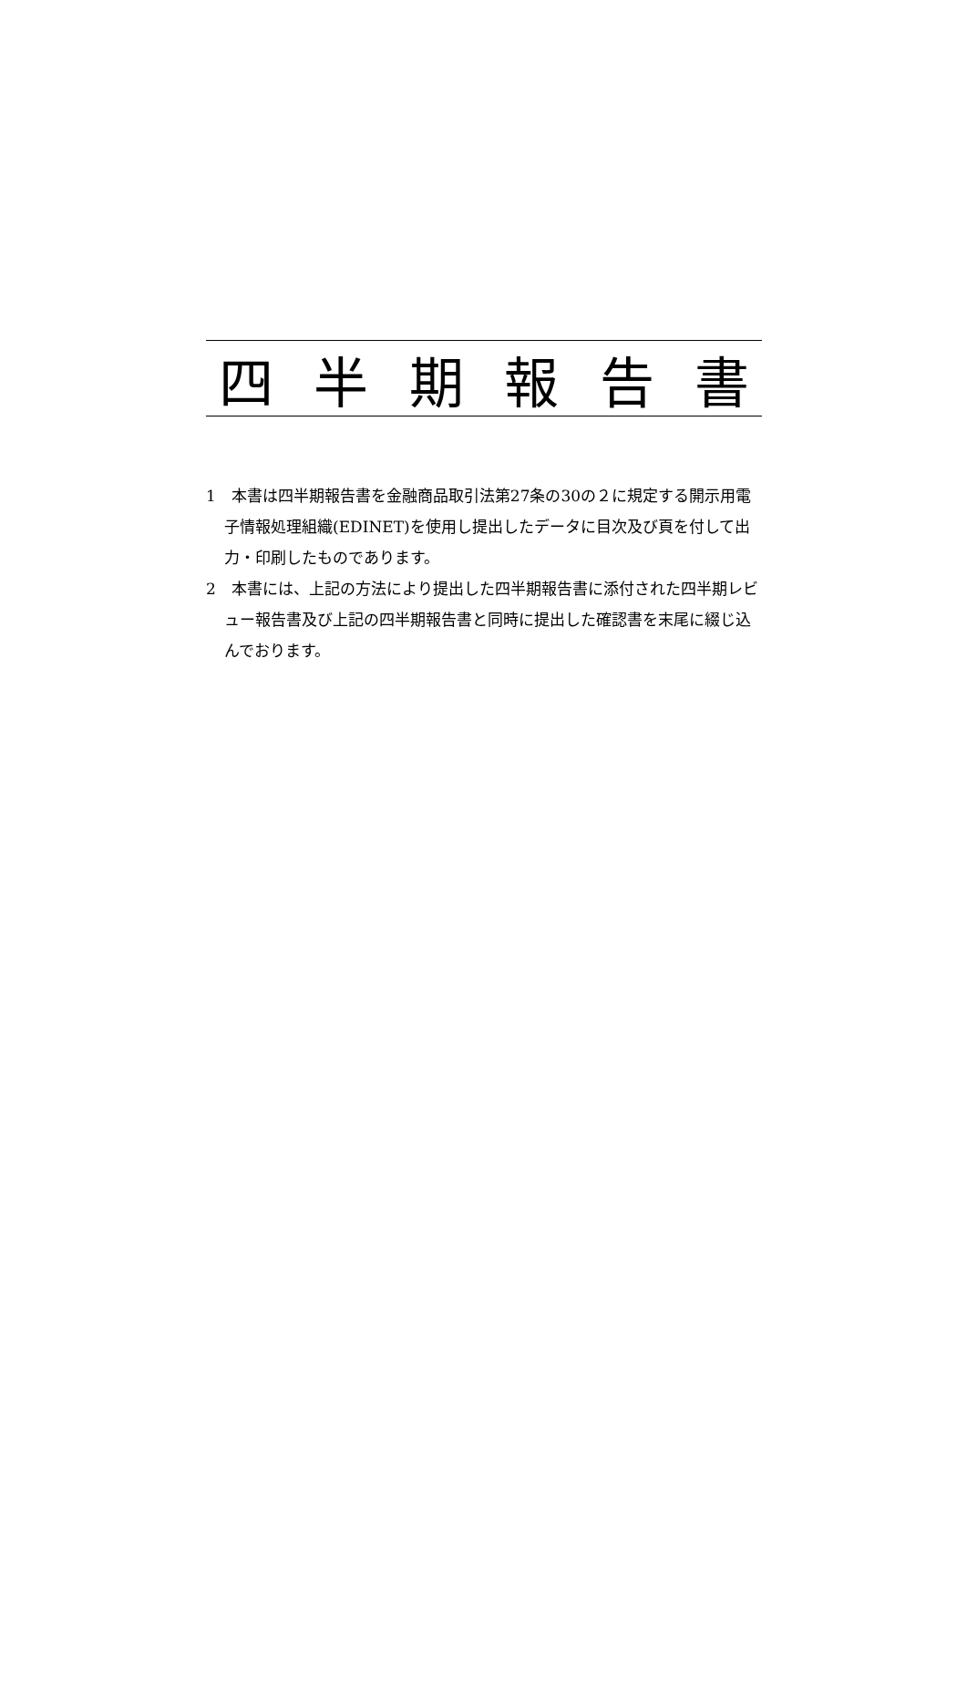四 半 期 報 告 書
1　本書は四半期報告書を金融商品取引法第27条の30の２に規定する開示用電子情報処理組織(EDINET)を使用し提出したデータに目次及び頁を付して出力・印刷したものであります。
2　本書には、上記の方法により提出した四半期報告書に添付された四半期レビュー報告書及び上記の四半期報告書と同時に提出した確認書を末尾に綴じ込んでおります。